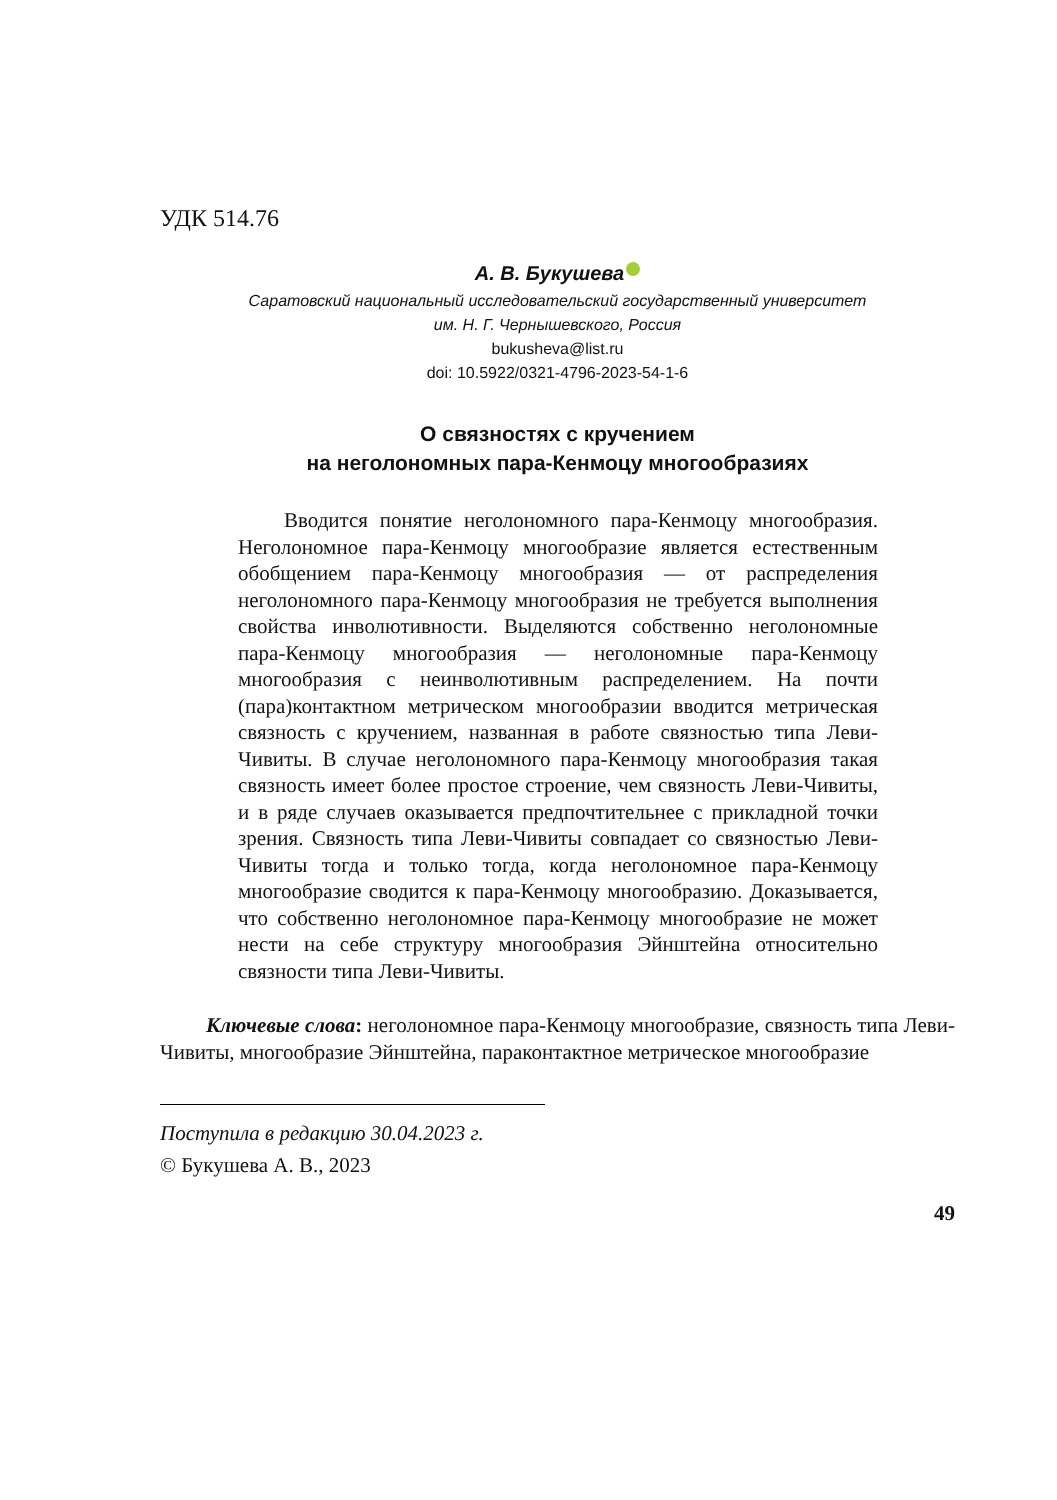УДК 514.76
А. В. Букушева
Саратовский национальный исследовательский государственный университет
им. Н. Г. Чернышевского, Россия
bukusheva@list.ru
doi: 10.5922/0321-4796-2023-54-1-6
О связностях с кручением
на неголономных пара-Кенмоцу многообразиях
Вводится понятие неголономного пара-Кенмоцу многообразия. Неголономное пара-Кенмоцу многообразие является естественным обобщением пара-Кенмоцу многообразия — от распределения неголономного пара-Кенмоцу многообразия не требуется выполнения свойства инволютивности. Выделяются собственно неголономные пара-Кенмоцу многообразия — неголономные пара-Кенмоцу многообразия с неинволютивным распределением. На почти (пара)контактном метрическом многообразии вводится метрическая связность с кручением, названная в работе связностью типа Леви-Чивиты. В случае неголономного пара-Кенмоцу многообразия такая связность имеет более простое строение, чем связность Леви-Чивиты, и в ряде случаев оказывается предпочтительнее с прикладной точки зрения. Связность типа Леви-Чивиты совпадает со связностью Леви-Чивиты тогда и только тогда, когда неголономное пара-Кенмоцу многообразие сводится к пара-Кенмоцу многообразию. Доказывается, что собственно неголономное пара-Кенмоцу многообразие не может нести на себе структуру многообразия Эйнштейна относительно связности типа Леви-Чивиты.
Ключевые слова: неголономное пара-Кенмоцу многообразие, связность типа Леви-Чивиты, многообразие Эйнштейна, параконтактное метрическое многообразие
Поступила в редакцию 30.04.2023 г.
© Букушева А. В., 2023
49